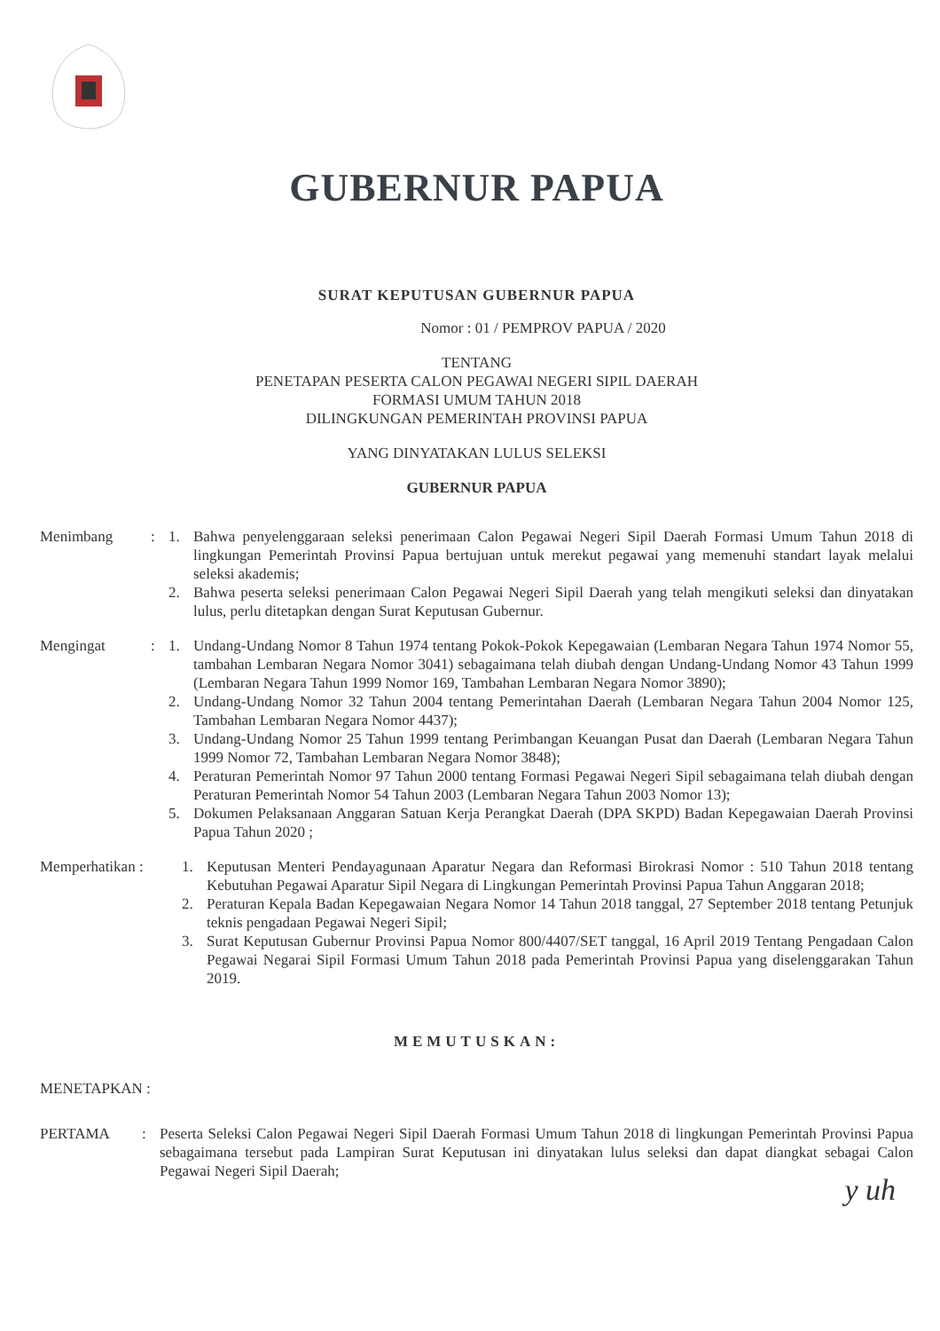GUBERNUR PAPUA
SURAT KEPUTUSAN GUBERNUR PAPUA
Nomor : 01 / PEMPROV PAPUA / 2020
TENTANG
PENETAPAN PESERTA CALON PEGAWAI NEGERI SIPIL DAERAH
FORMASI UMUM TAHUN 2018
DILINGKUNGAN PEMERINTAH PROVINSI PAPUA
YANG DINYATAKAN LULUS SELEKSI
GUBERNUR PAPUA
Menimbang : 1. Bahwa penyelenggaraan seleksi penerimaan Calon Pegawai Negeri Sipil Daerah Formasi Umum Tahun 2018 di lingkungan Pemerintah Provinsi Papua bertujuan untuk merekut pegawai yang memenuhi standart layak melalui seleksi akademis;
2. Bahwa peserta seleksi penerimaan Calon Pegawai Negeri Sipil Daerah yang telah mengikuti seleksi dan dinyatakan lulus, perlu ditetapkan dengan Surat Keputusan Gubernur.
Mengingat : 1. Undang-Undang Nomor 8 Tahun 1974 tentang Pokok-Pokok Kepegawaian (Lembaran Negara Tahun 1974 Nomor 55, tambahan Lembaran Negara Nomor 3041) sebagaimana telah diubah dengan Undang-Undang Nomor 43 Tahun 1999 (Lembaran Negara Tahun 1999 Nomor 169, Tambahan Lembaran Negara Nomor 3890);
2. Undang-Undang Nomor 32 Tahun 2004 tentang Pemerintahan Daerah (Lembaran Negara Tahun 2004 Nomor 125, Tambahan Lembaran Negara Nomor 4437);
3. Undang-Undang Nomor 25 Tahun 1999 tentang Perimbangan Keuangan Pusat dan Daerah (Lembaran Negara Tahun 1999 Nomor 72, Tambahan Lembaran Negara Nomor 3848);
4. Peraturan Pemerintah Nomor 97 Tahun 2000 tentang Formasi Pegawai Negeri Sipil sebagaimana telah diubah dengan Peraturan Pemerintah Nomor 54 Tahun 2003 (Lembaran Negara Tahun 2003 Nomor 13);
5. Dokumen Pelaksanaan Anggaran Satuan Kerja Perangkat Daerah (DPA SKPD) Badan Kepegawaian Daerah Provinsi Papua Tahun 2020 ;
Memperhatikan : 1. Keputusan Menteri Pendayagunaan Aparatur Negara dan Reformasi Birokrasi Nomor : 510 Tahun 2018 tentang Kebutuhan Pegawai Aparatur Sipil Negara di Lingkungan Pemerintah Provinsi Papua Tahun Anggaran 2018;
2. Peraturan Kepala Badan Kepegawaian Negara Nomor 14 Tahun 2018 tanggal, 27 September 2018 tentang Petunjuk teknis pengadaan Pegawai Negeri Sipil;
3. Surat Keputusan Gubernur Provinsi Papua Nomor 800/4407/SET tanggal, 16 April 2019 Tentang Pengadaan Calon Pegawai Negarai Sipil Formasi Umum Tahun 2018 pada Pemerintah Provinsi Papua yang diselenggarakan Tahun 2019.
MEMUTUSKAN:
MENETAPKAN :
PERTAMA : Peserta Seleksi Calon Pegawai Negeri Sipil Daerah Formasi Umum Tahun 2018 di lingkungan Pemerintah Provinsi Papua sebagaimana tersebut pada Lampiran Surat Keputusan ini dinyatakan lulus seleksi dan dapat diangkat sebagai Calon Pegawai Negeri Sipil Daerah;
y uh